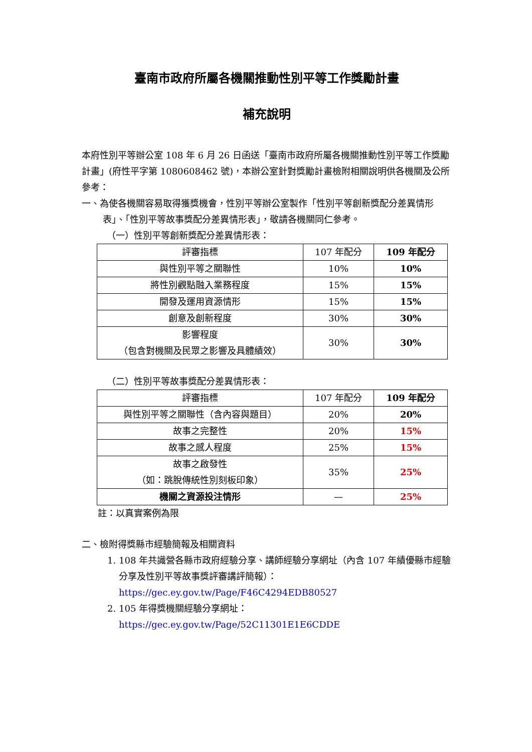臺南市政府所屬各機關推動性別平等工作獎勵計畫
補充說明
本府性別平等辦公室 108 年 6 月 26 日函送「臺南市政府所屬各機關推動性別平等工作獎勵計畫」(府性平字第 1080608462 號)，本辦公室針對獎勵計畫檢附相關說明供各機關及公所參考：
一、為使各機關容易取得獲獎機會，性別平等辦公室製作「性別平等創新獎配分差異情形表」、「性別平等故事獎配分差異情形表」，敬請各機關同仁參考。
（一）性別平等創新獎配分差異情形表：
| 評審指標 | 107 年配分 | 109 年配分 |
| --- | --- | --- |
| 與性別平等之關聯性 | 10% | 10% |
| 將性別觀點融入業務程度 | 15% | 15% |
| 開發及運用資源情形 | 15% | 15% |
| 創意及創新程度 | 30% | 30% |
| 影響程度 （包含對機關及民眾之影響及具體績效） | 30% | 30% |
（二）性別平等故事獎配分差異情形表：
| 評審指標 | 107 年配分 | 109 年配分 |
| --- | --- | --- |
| 與性別平等之關聯性（含內容與題目） | 20% | 20% |
| 故事之完整性 | 20% | 15% |
| 故事之感人程度 | 25% | 15% |
| 故事之啟發性 （如：跳脫傳統性別刻板印象） | 35% | 25% |
| 機關之資源投注情形 | — | 25% |
註：以真實案例為限
二、檢附得獎縣市經驗簡報及相關資料
1. 108 年共識營各縣市政府經驗分享、講師經驗分享網址（內含 107 年績優縣市經驗分享及性別平等故事獎評審講評簡報）：
https://gec.ey.gov.tw/Page/F46C4294EDB80527
2. 105 年得獎機關經驗分享網址：
https://gec.ey.gov.tw/Page/52C11301E1E6CDDE